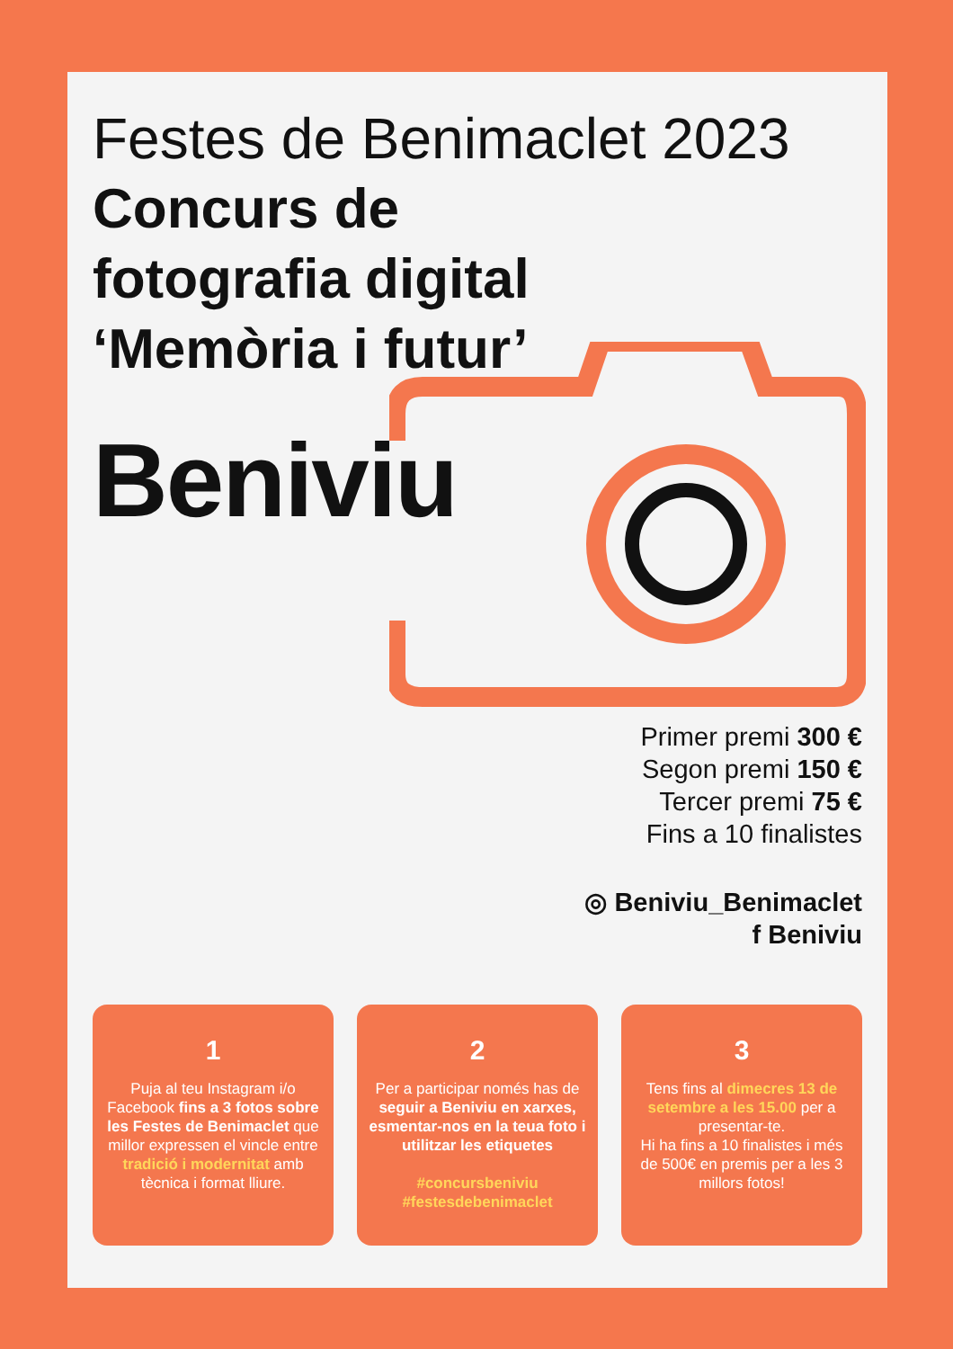Festes de Benimaclet 2023
Concurs de fotografia digital ‘Memòria i futur’
Beniviu
Primer premi 300 €
Segon premi 150 €
Tercer premi 75 €
Fins a 10 finalistes
◎ Beniviu_Benimaclet
f Beniviu
1
Puja al teu Instagram i/o Facebook fins a 3 fotos sobre les Festes de Benimaclet que millor expressen el vincle entre tradició i modernitat amb tècnica i format lliure.
2
Per a participar només has de seguir a Beniviu en xarxes, esmentar-nos en la teua foto i utilitzar les etiquetes
#concursbeniviu
#festesdebenimaclet
3
Tens fins al dimecres 13 de setembre a les 15.00 per a presentar-te.
Hi ha fins a 10 finalistes i més de 500€ en premis per a les 3 millors fotos!